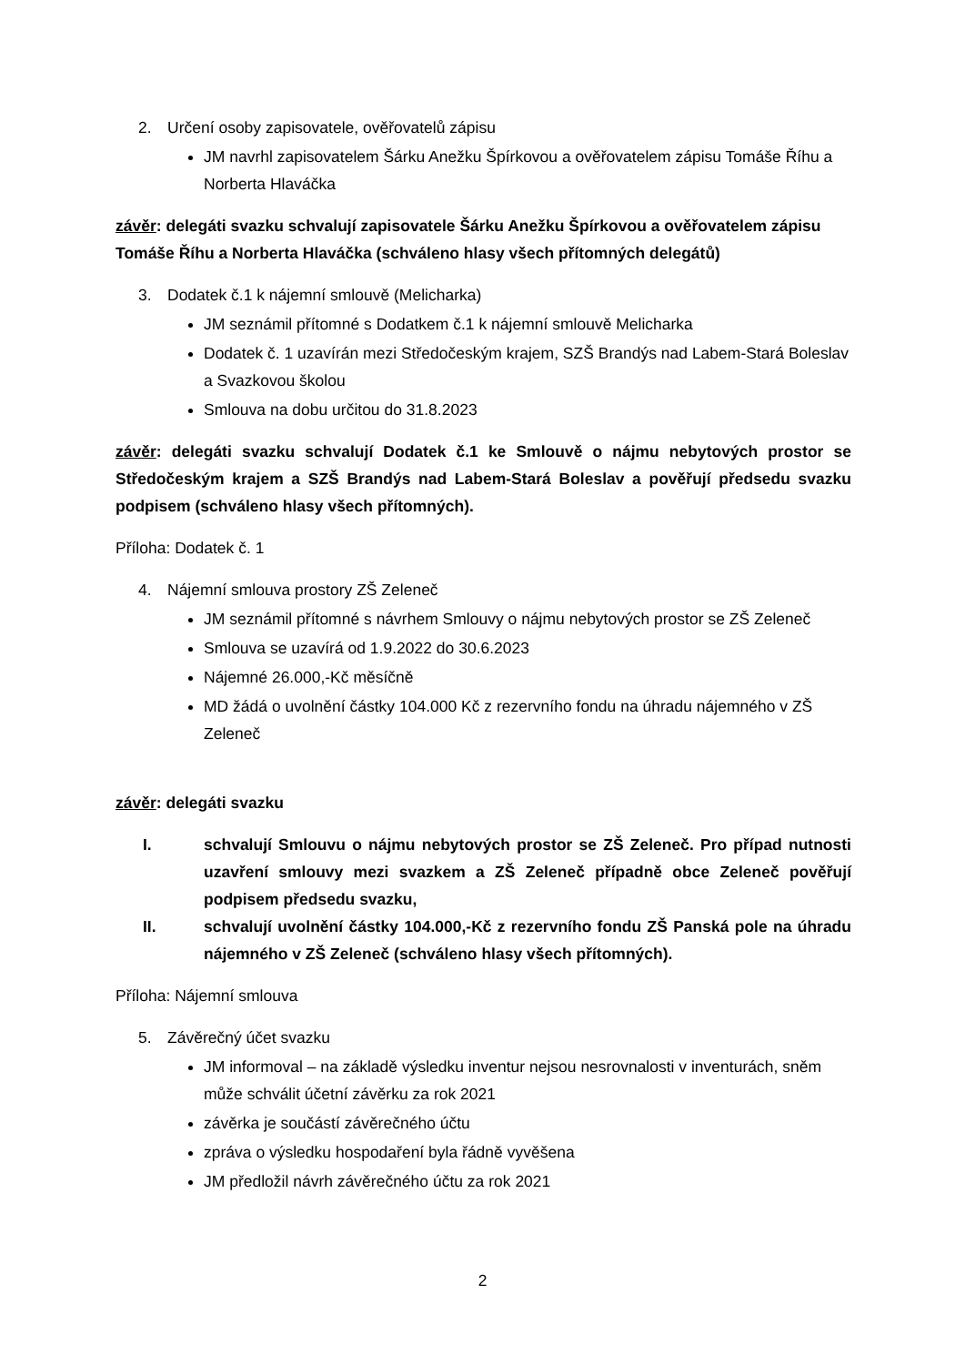2. Určení osoby zapisovatele, ověřovatelů zápisu
JM navrhl zapisovatelem Šárku Anežku Špírkovou a ověřovatelem zápisu Tomáše Říhu a Norberta Hlaváčka
závěr: delegáti svazku schvalují zapisovatele Šárku Anežku Špírkovou a ověřovatelem zápisu Tomáše Říhu a Norberta Hlaváčka (schváleno hlasy všech přítomných delegátů)
3. Dodatek č.1 k nájemní smlouvě (Melicharka)
JM seznámil přítomné s Dodatkem č.1 k nájemní smlouvě Melicharka
Dodatek č. 1 uzavírán mezi Středočeským krajem, SZŠ Brandýs nad Labem-Stará Boleslav a Svazkovou školou
Smlouva na dobu určitou do 31.8.2023
závěr: delegáti svazku schvalují Dodatek č.1 ke Smlouvě o nájmu nebytových prostor se Středočeským krajem a SZŠ Brandýs nad Labem-Stará Boleslav a pověřují předsedu svazku podpisem (schváleno hlasy všech přítomných).
Příloha: Dodatek č. 1
4. Nájemní smlouva prostory ZŠ Zeleneč
JM seznámil přítomné s návrhem Smlouvy o nájmu nebytových prostor se ZŠ Zeleneč
Smlouva se uzavírá od 1.9.2022 do 30.6.2023
Nájemné 26.000,-Kč měsíčně
MD žádá o uvolnění částky 104.000 Kč z rezervního fondu na úhradu nájemného v ZŠ Zeleneč
závěr: delegáti svazku
I. schvalují Smlouvu o nájmu nebytových prostor se ZŠ Zeleneč. Pro případ nutnosti uzavření smlouvy mezi svazkem a ZŠ Zeleneč případně obce Zeleneč pověřují podpisem předsedu svazku,
II. schvalují uvolnění částky 104.000,-Kč z rezervního fondu ZŠ Panská pole na úhradu nájemného v ZŠ Zeleneč (schváleno hlasy všech přítomných).
Příloha: Nájemní smlouva
5. Závěrečný účet svazku
JM informoval – na základě výsledku inventur nejsou nesrovnalosti v inventurách, sněm může schválit účetní závěrku za rok 2021
závěrka je součástí závěrečného účtu
zpráva o výsledku hospodaření byla řádně vyvěšena
JM předložil návrh závěrečného účtu za rok 2021
2